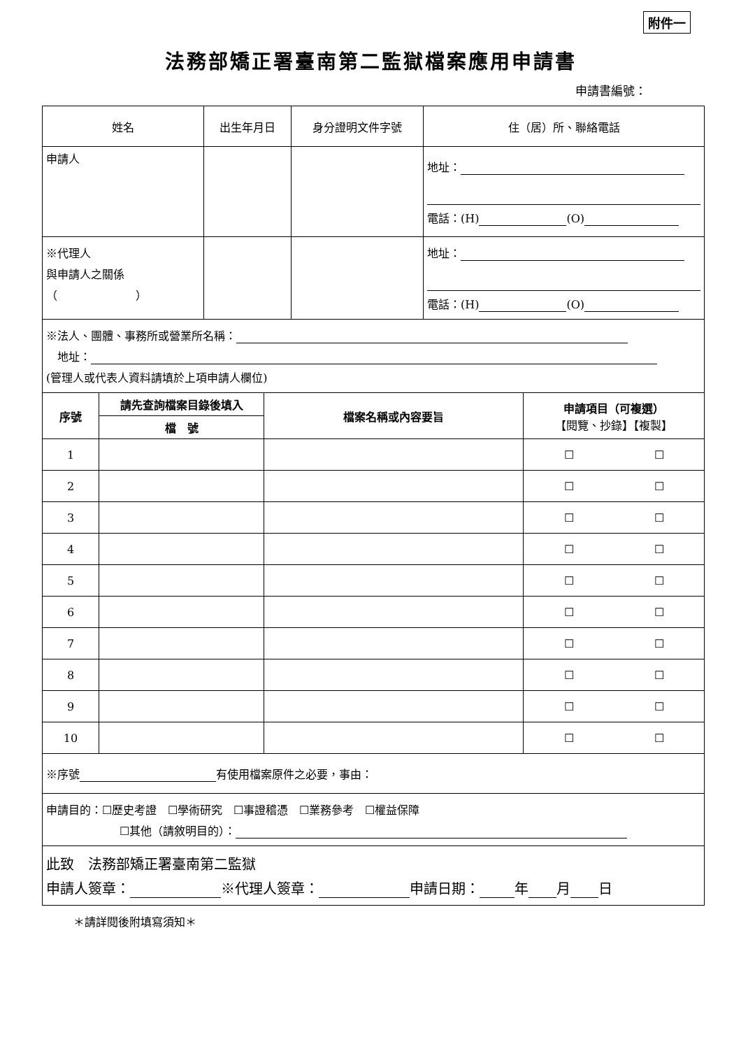附件一
法務部矯正署臺南第二監獄檔案應用申請書
申請書編號：
| 姓名 | 出生年月日 | 身分證明文件字號 | 住（居）所、聯絡電話 |
| 申請人 | | | 地址： 電話：(H) (O) |
| ※代理人 與申請人之關係 （ ） | | | 地址： 電話：(H) (O) |
| ※法人、團體、事務所或營業所名稱： 地址： (管理人或代表人資料請填於上項申請人欄位) | | | |
| 序號 | 請先查詢檔案目錄後填入 | 檔案名稱或內容要旨 | 申請項目（可複選） 【閱覽、抄錄】【複製】 | |
| --- | --- | --- | --- | --- |
| | 檔 號 | | | |
| 1 | | | ☐ | ☐ |
| 2 | | | ☐ | ☐ |
| 3 | | | ☐ | ☐ |
| 4 | | | ☐ | ☐ |
| 5 | | | ☐ | ☐ |
| 6 | | | ☐ | ☐ |
| 7 | | | ☐ | ☐ |
| 8 | | | ☐ | ☐ |
| 9 | | | ☐ | ☐ |
| 10 | | | ☐ | ☐ |
| ※序號 有使用檔案原件之必要，事由： | | | | |
| 申請目的：☐歷史考證 ☐學術研究 ☐事證稽憑 ☐業務參考 ☐權益保障 ☐其他（請敘明目的）： | | | | |
| 此致 法務部矯正署臺南第二監獄 申請人簽章： ※代理人簽章： 申請日期： 年 月 日 | | | | |
＊請詳閱後附填寫須知＊